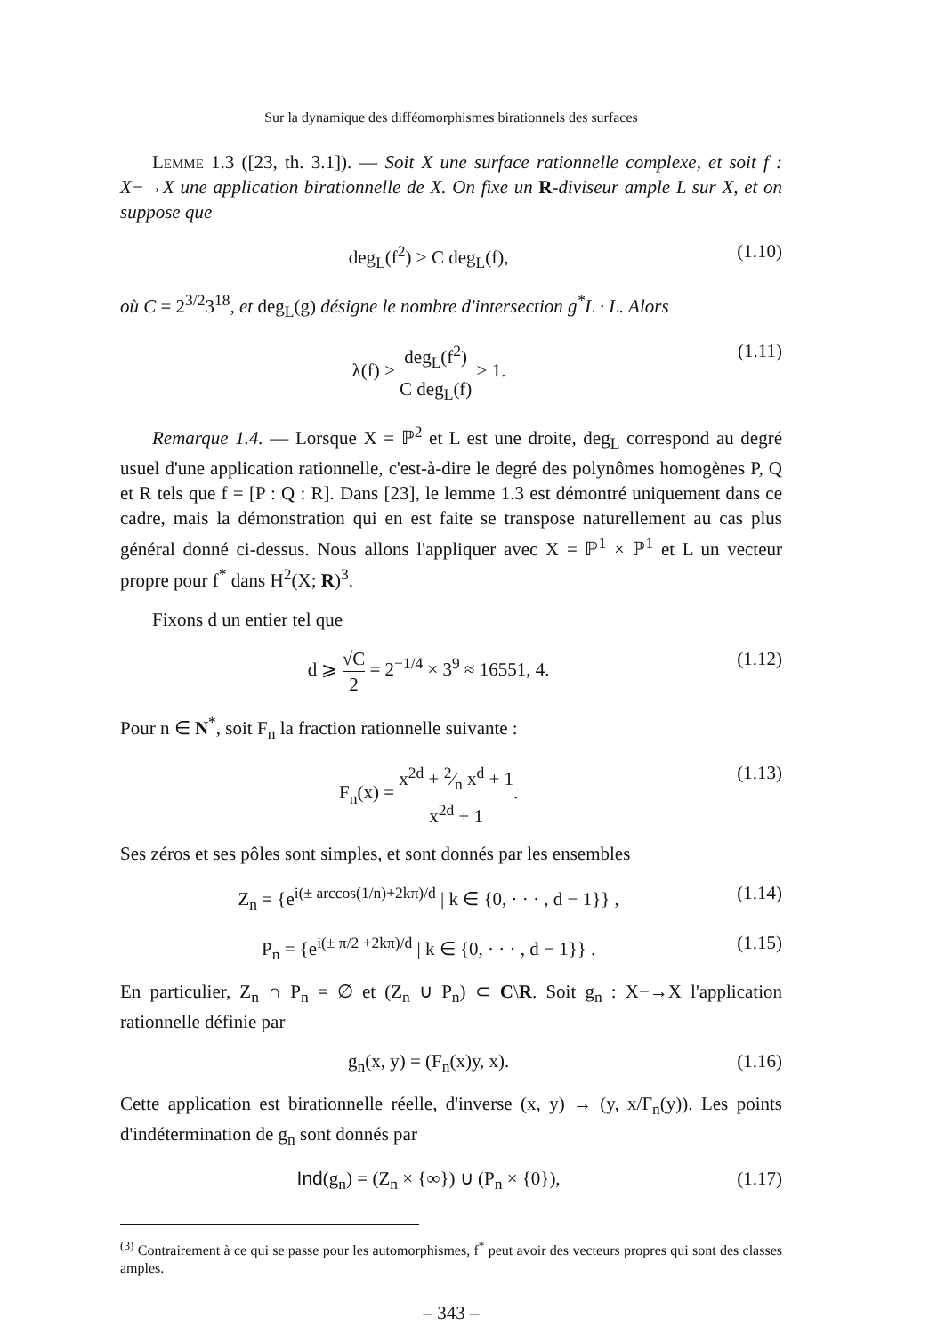Sur la dynamique des difféomorphismes birationnels des surfaces
Lemme 1.3 ([23, th. 3.1]). — Soit X une surface rationnelle complexe, et soit f : X−→X une application birationnelle de X. On fixe un R-diviseur ample L sur X, et on suppose que
deg<sub>L</sub>(f<sup>2</sup>) > C deg<sub>L</sub>(f), (1.10)
où C = 2<sup>3/2</sup>3<sup>18</sup>, et deg<sub>L</sub>(g) désigne le nombre d'intersection g<sup>*</sup>L · L. Alors
λ(f) > deg<sub>L</sub>(f<sup>2</sup>) C deg<sub>L</sub>(f) > 1. (1.11)
Remarque 1.4. — Lorsque X = ℙ<sup>2</sup> et L est une droite, deg<sub>L</sub> correspond au degré usuel d'une application rationnelle, c'est-à-dire le degré des polynômes homogènes P, Q et R tels que f = [P : Q : R]. Dans [23], le lemme 1.3 est démontré uniquement dans ce cadre, mais la démonstration qui en est faite se transpose naturellement au cas plus général donné ci-dessus. Nous allons l'appliquer avec X = ℙ<sup>1</sup> × ℙ<sup>1</sup> et L un vecteur propre pour f<sup>*</sup> dans H<sup>2</sup>(X; R)<sup>3</sup>.
Fixons d un entier tel que
d ⩾ √C 2 = 2<sup>−1/4</sup> × 3<sup>9</sup> ≈ 16551, 4. (1.12)
Pour n ∈ N<sup>*</sup>, soit F<sub>n</sub> la fraction rationnelle suivante :
F<sub>n</sub>(x) = x<sup>2d</sup> + 2⁄n x<sup>d</sup> + 1 x<sup>2d</sup> + 1. (1.13)
Ses zéros et ses pôles sont simples, et sont donnés par les ensembles
Z<sub>n</sub> = {e<sup>i(± arccos(1/n)+2kπ)/d</sup> | k ∈ {0, · · · , d − 1}} , (1.14)
P<sub>n</sub> = {e<sup>i(± π/2 +2kπ)/d</sup> | k ∈ {0, · · · , d − 1}} . (1.15)
En particulier, Z<sub>n</sub> ∩ P<sub>n</sub> = ∅ et (Z<sub>n</sub> ∪ P<sub>n</sub>) ⊂ C\R. Soit g<sub>n</sub> : X−→X l'application rationnelle définie par
g<sub>n</sub>(x, y) = (F<sub>n</sub>(x)y, x). (1.16)
Cette application est birationnelle réelle, d'inverse (x, y) → (y, x/F<sub>n</sub>(y)). Les points d'indétermination de g<sub>n</sub> sont donnés par
Ind(g<sub>n</sub>) = (Z<sub>n</sub> × {∞}) ∪ (P<sub>n</sub> × {0}), (1.17)
<sup>(3)</sup> Contrairement à ce qui se passe pour les automorphismes, f<sup>*</sup> peut avoir des vecteurs propres qui sont des classes amples.
– 343 –